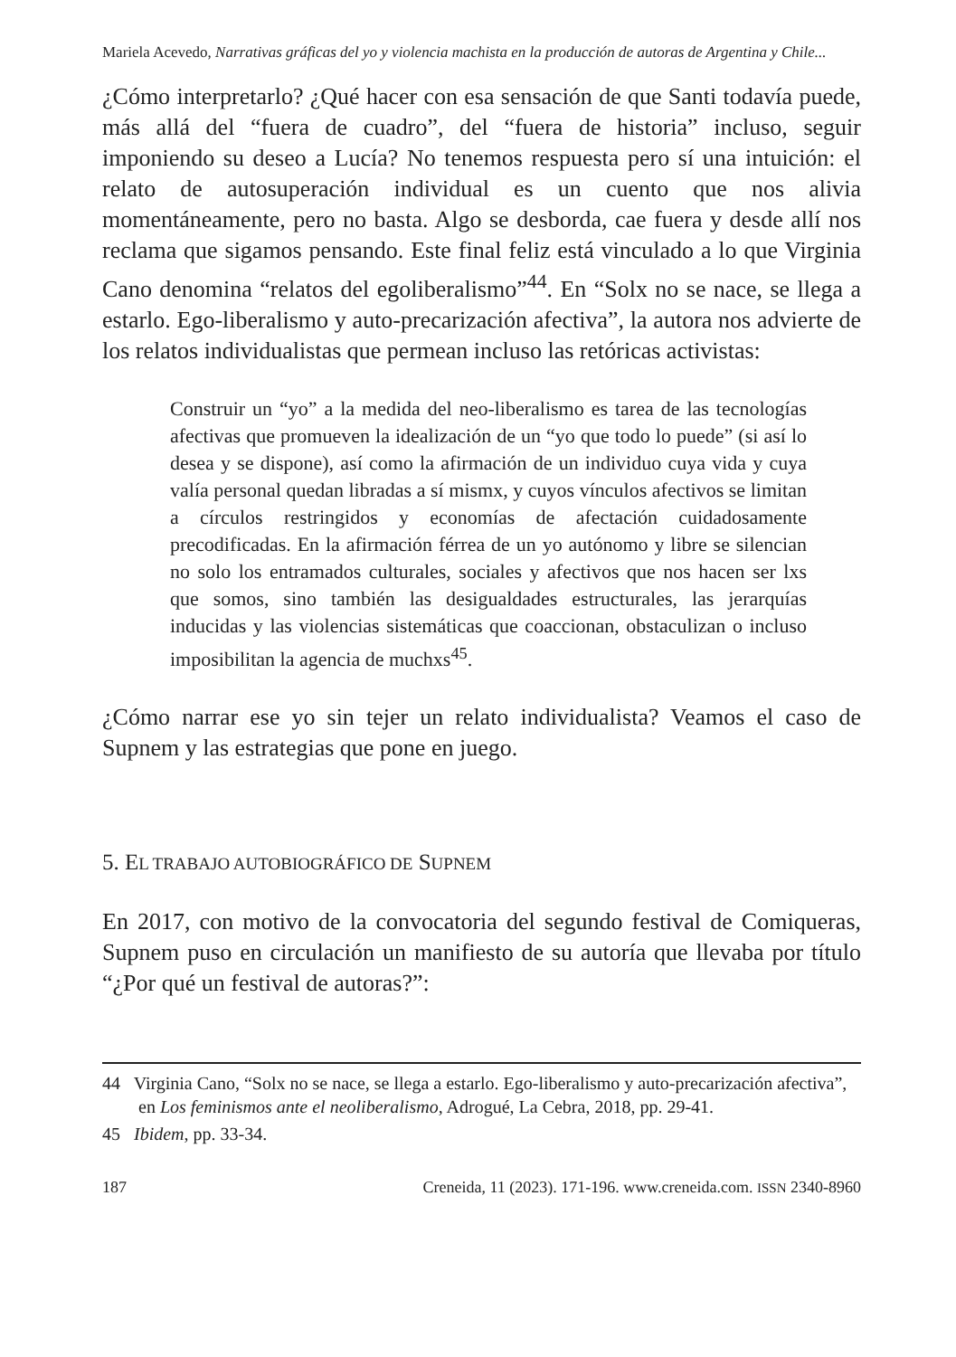Mariela Acevedo, Narrativas gráficas del yo y violencia machista en la producción de autoras de Argentina y Chile...
¿Cómo interpretarlo? ¿Qué hacer con esa sensación de que Santi todavía puede, más allá del “fuera de cuadro”, del “fuera de historia” incluso, seguir imponiendo su deseo a Lucía? No tenemos respuesta pero sí una intuición: el relato de autosuperación individual es un cuento que nos alivia momentáneamente, pero no basta. Algo se desborda, cae fuera y desde allí nos reclama que sigamos pensando. Este final feliz está vinculado a lo que Virginia Cano denomina “relatos del egoliberalismo”<sup>44</sup>. En “Solx no se nace, se llega a estarlo. Ego-liberalismo y auto-precarización afectiva”, la autora nos advierte de los relatos individualistas que permean incluso las retóricas activistas:
Construir un “yo” a la medida del neo-liberalismo es tarea de las tecnologías afectivas que promueven la idealización de un “yo que todo lo puede” (si así lo desea y se dispone), así como la afirmación de un individuo cuya vida y cuya valía personal quedan libradas a sí mismx, y cuyos vínculos afectivos se limitan a círculos restringidos y economías de afectación cuidadosamente precodificadas. En la afirmación férrea de un yo autónomo y libre se silencian no solo los entramados culturales, sociales y afectivos que nos hacen ser lxs que somos, sino también las desigualdades estructurales, las jerarquías inducidas y las violencias sistemáticas que coaccionan, obstaculizan o incluso imposibilitan la agencia de muchxs<sup>45</sup>.
¿Cómo narrar ese yo sin tejer un relato individualista? Veamos el caso de Supnem y las estrategias que pone en juego.
5. EL TRABAJO AUTOBIOGRÁFICO DE SUPNEM
En 2017, con motivo de la convocatoria del segundo festival de Comiqueras, Supnem puso en circulación un manifiesto de su autoría que llevaba por título “¿Por qué un festival de autoras?”:
44 Virginia Cano, “Solx no se nace, se llega a estarlo. Ego-liberalismo y auto-precarización afectiva”, en Los feminismos ante el neoliberalismo, Adrogué, La Cebra, 2018, pp. 29-41.
45 Ibidem, pp. 33-34.
187 Creneida, 11 (2023). 171-196. www.creneida.com. ISSN 2340-8960